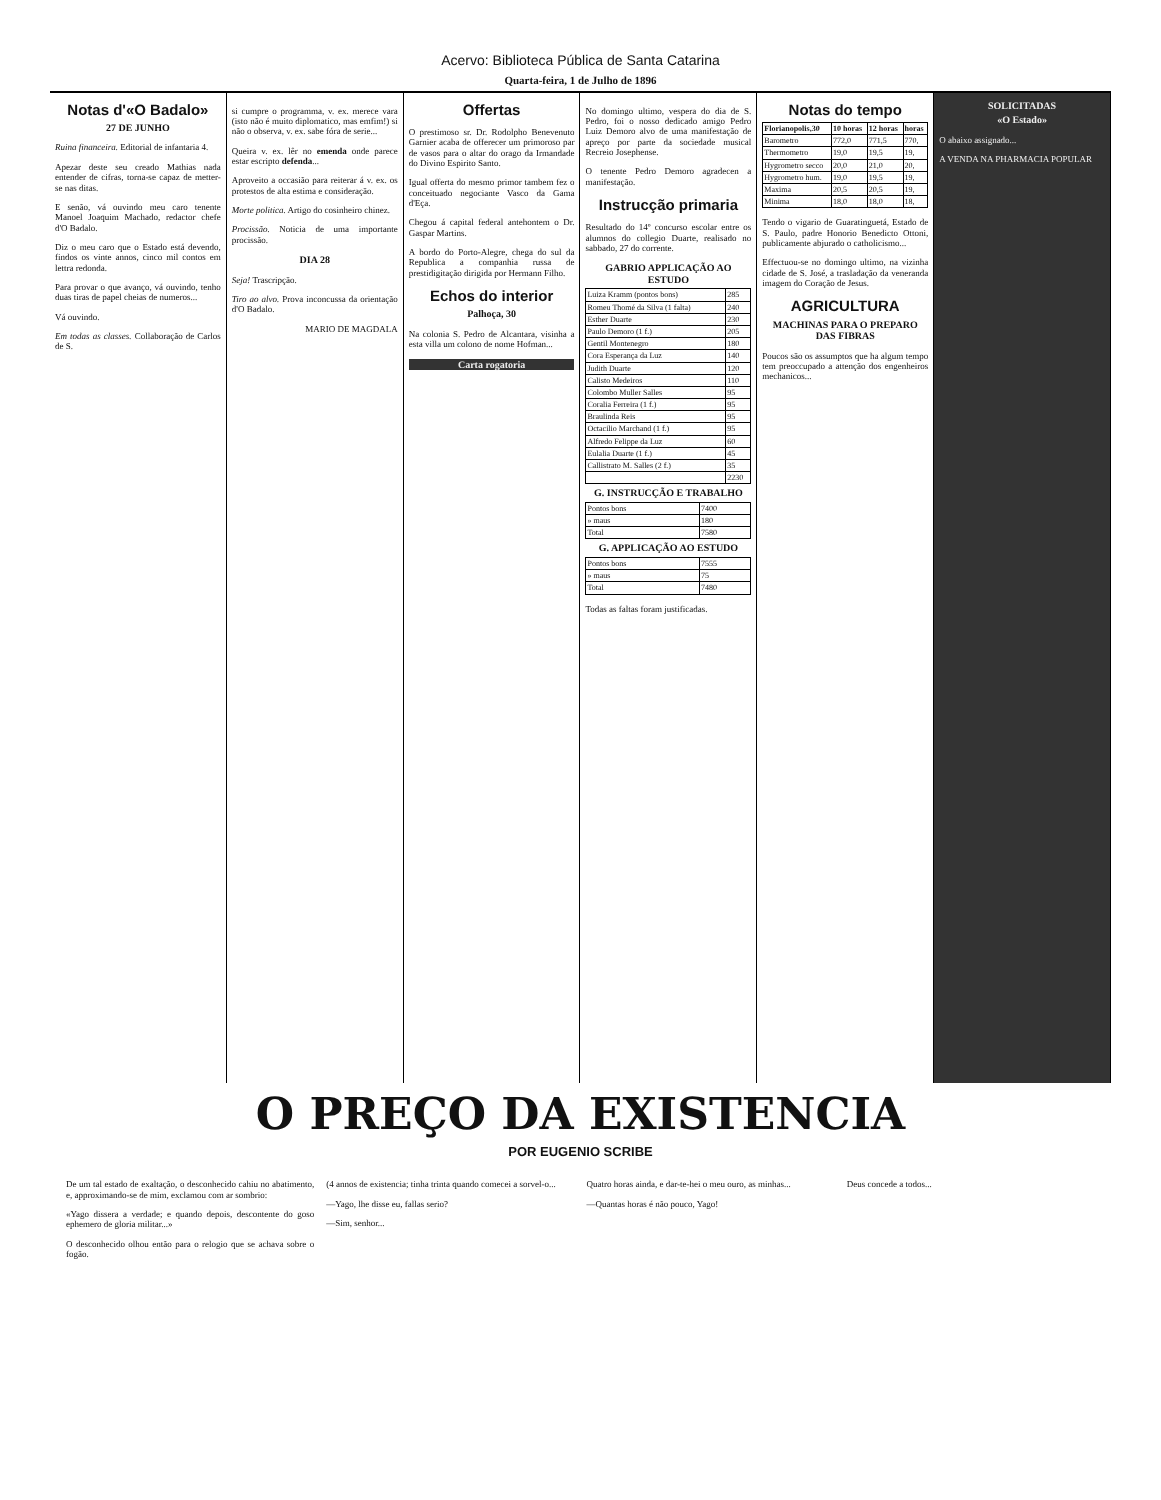Acervo: Biblioteca Pública de Santa Catarina
Quarta-feira, 1 de Julho de 1896
Notas d'«O Badalo»
27 DE JUNHO
Ruina financeira. Editorial de infantaria 4.
Apezar deste seu creado Mathias nada entender de cifras, torna-se capaz de metter-se nas ditas.
E senão, vá ouvindo meu caro tenente Manoel Joaquim Machado, redactor chefe d'O Badalo.
Diz o meu caro que o Estado está devendo, findos os vinte annos, cinco mil contos em lettra redonda.
Para provar o que avanço, vá ouvindo, tenho duas tiras de papel cheias de numeros...
Vá ouvindo.
Em todas as classes. Collaboração de Carlos de S.
si cumpre o programma, v. ex. merece vara (isto não é muito diplomatico, mas emfim!) si não o observa, v. ex. sabe fóra de serie...
Queira v. ex. lêr no emenda onde parece estar escripto defenda...
Aproveito a occasião para reiterar á v. ex. os protestos de alta estima e consideração.
Morte politica. Artigo do cosinheiro chinez.
Procissão. Noticia de uma importante procissão.
DIA 28
Seja! Trascripção.
Tiro ao alvo. Prova inconcussa da orientação d'O Badalo.
MARIO DE MAGDALA
Offertas
O prestimoso sr. Dr. Rodolpho Benevenuto Garnier acaba de offerecer um primoroso par de vasos para o altar do orago da Irmandade do Divino Espirito Santo.
Igual offerta do mesmo primor tambem fez o conceituado negociante Vasco da Gama d'Eça.
Chegou á capital federal antehontem o Dr. Gaspar Martins.
A bordo do Porto-Alegre, chega do sul da Republica a companhia russa de prestidigitação dirigida por Hermann Filho.
Echos do interior
Palhoça, 30
Na colonia S. Pedro de Alcantara, visinha a esta villa um colono de nome Hofman...
Carta rogatoria
No domingo ultimo, vespera do dia de S. Pedro, foi o nosso dedicado amigo Pedro Luiz Demoro alvo de uma manifestação de apreço por parte da sociedade musical Recreio Josephense.
O tenente Pedro Demoro agradecen a manifestação.
Instrucção primaria
Resultado do 14º concurso escolar entre os alumnos do collegio Duarte, realisado no sabbado, 27 do corrente.
GABRIO APPLICAÇÃO AO ESTUDO
| Luiza Kramm (pontos bons) | 285 |
| Romeu Thomé da Silva (1 falta) | 240 |
| Esther Duarte | 230 |
| Paulo Demoro (1 f.) | 205 |
| Gentil Montenegro | 180 |
| Cora Esperança da Luz | 140 |
| Judith Duarte | 120 |
| Calisto Medeiros | 110 |
| Colombo Muller Salles | 95 |
| Coralia Ferreira (1 f.) | 95 |
| Braulinda Reis | 95 |
| Octacilio Marchand (1 f.) | 95 |
| Alfredo Felippe da Luz | 60 |
| Eulalia Duarte (1 f.) | 45 |
| Callistrato M. Salles (2 f.) | 35 |
| | 2230 |
G. INSTRUCÇÃO E TRABALHO
| Pontos bons | 7400 |
| » maus | 180 |
| Total | 7580 |
G. APPLICAÇÃO AO ESTUDO
| Pontos bons | 7555 |
| » maus | 75 |
| Total | 7480 |
Todas as faltas foram justificadas.
Notas do tempo
| Florianopolis,30 | 10 horas | 12 horas | horas |
| --- | --- | --- | --- |
| Barometro | 772,0 | 771,5 | 770, |
| Thermometro | 19,0 | 19,5 | 19, |
| Hygrometro secco | 20,0 | 21,0 | 20, |
| Hygrometro hum. | 19,0 | 19,5 | 19, |
| Maxima | 20,5 | 20,5 | 19, |
| Minima | 18,0 | 18,0 | 18, |
Tendo o vigario de Guaratinguetá, Estado de S. Paulo, padre Honorio Benedicto Ottoni, publicamente abjurado o catholicismo...
Effectuou-se no domingo ultimo, na vizinha cidade de S. José, a trasladação da veneranda imagem do Coração de Jesus.
AGRICULTURA
MACHINAS PARA O PREPARO DAS FIBRAS
Poucos são os assumptos que ha algum tempo tem preoccupado a attenção dos engenheiros mechanicos...
SOLICITADAS
«O Estado»
O abaixo assignado...
A VENDA NA PHARMACIA POPULAR
O PREÇO DA EXISTENCIA
POR EUGENIO SCRIBE
De um tal estado de exaltação, o desconhecido cahiu no abatimento, e, approximando-se de mim, exclamou com ar sombrio:
«Yago dissera a verdade; e quando depois, descontente do goso ephemero de gloria militar...»
O desconhecido olhou então para o relogio que se achava sobre o fogão.
(4 annos de existencia; tinha trinta quando comecei a sorvel-o...
—Yago, lhe disse eu, fallas serio?
—Sim, senhor...
Quatro horas ainda, e dar-te-hei o meu ouro, as minhas...
—Quantas horas é não pouco, Yago!
Deus concede a todos...